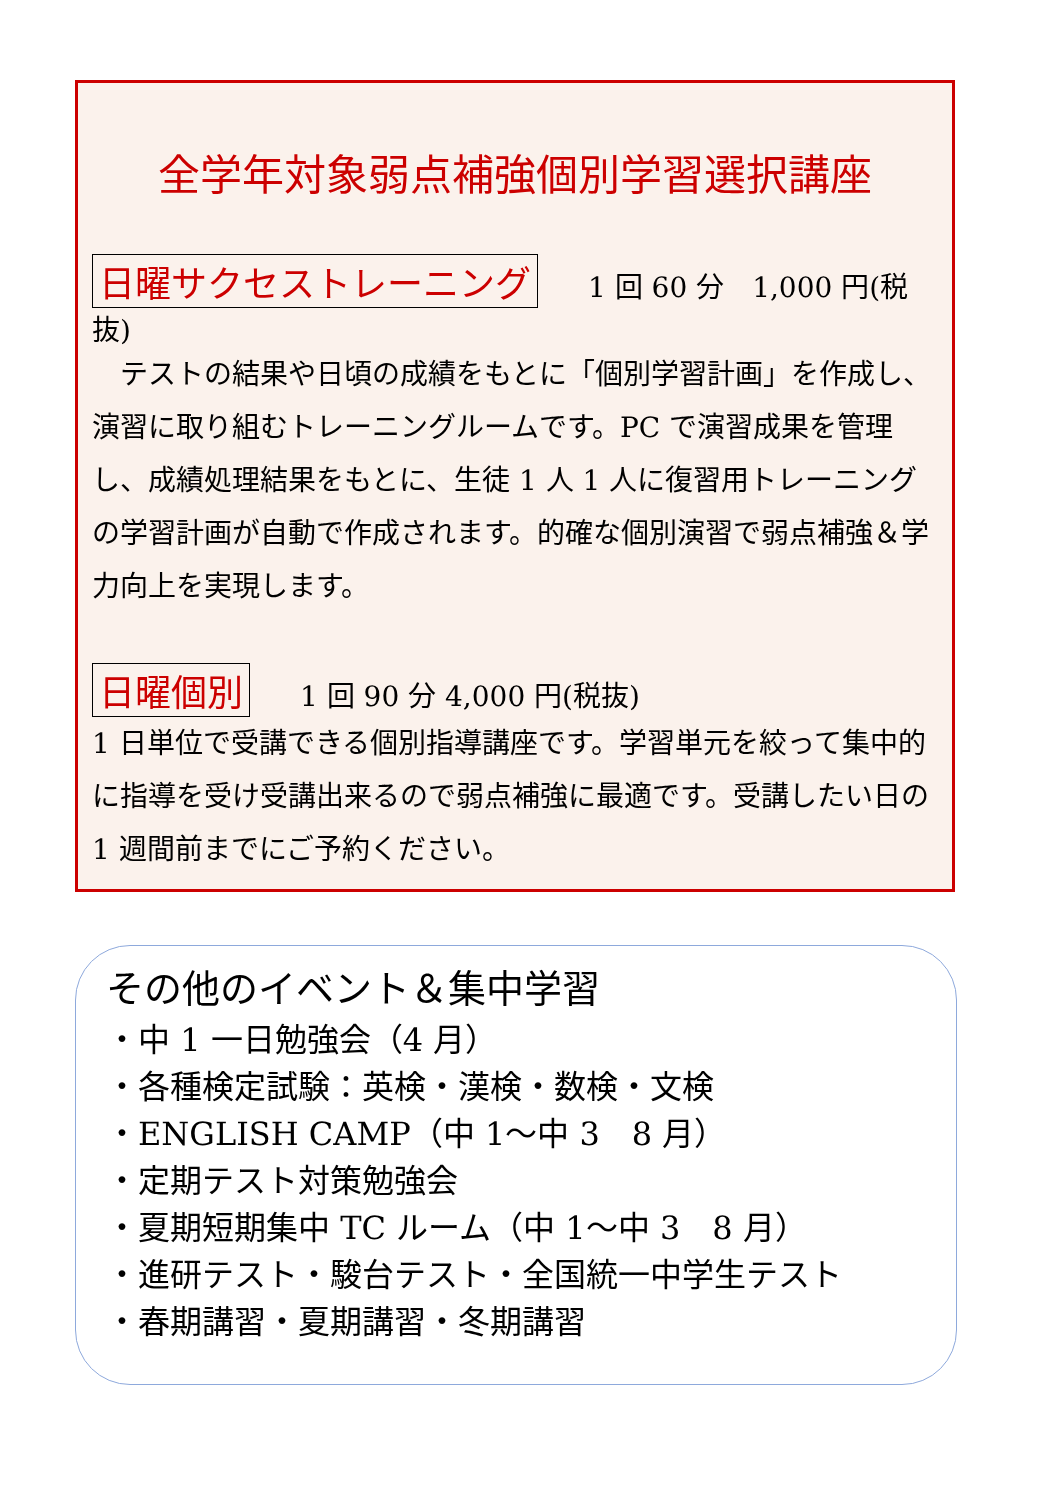全学年対象弱点補強個別学習選択講座
日曜サクセストレーニング 1 回 60 分　1,000 円(税抜)
　テストの結果や日頃の成績をもとに「個別学習計画」を作成し、演習に取り組むトレーニングルームです。PC で演習成果を管理し、成績処理結果をもとに、生徒 1 人 1 人に復習用トレーニングの学習計画が自動で作成されます。的確な個別演習で弱点補強＆学力向上を実現します。
日曜個別 1 回 90 分 4,000 円(税抜)
1 日単位で受講できる個別指導講座です。学習単元を絞って集中的に指導を受け受講出来るので弱点補強に最適です。受講したい日の 1 週間前までにご予約ください。
その他のイベント＆集中学習
・中 1 一日勉強会（4 月）
・各種検定試験：英検・漢検・数検・文検
・ENGLISH CAMP（中 1～中 3　8 月）
・定期テスト対策勉強会
・夏期短期集中 TC ルーム（中 1～中 3　8 月）
・進研テスト・駿台テスト・全国統一中学生テスト
・春期講習・夏期講習・冬期講習